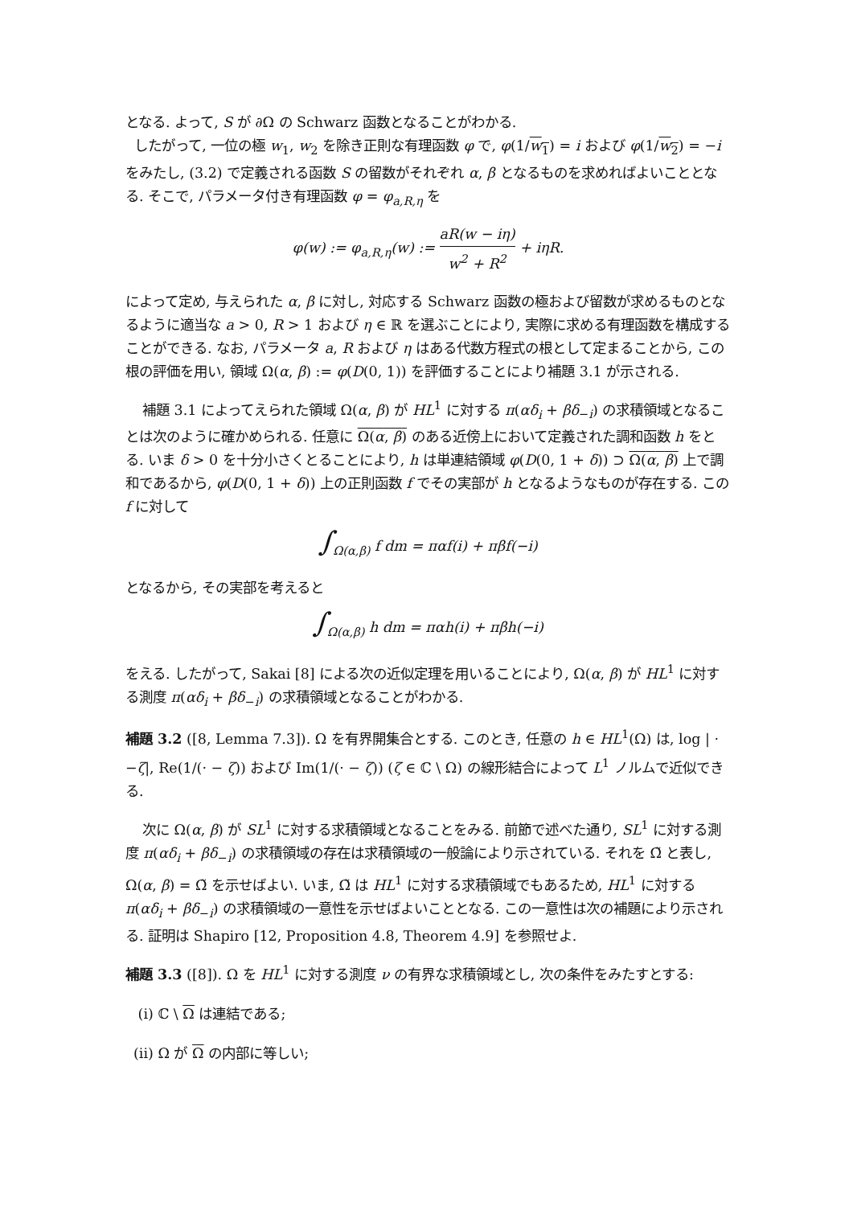となる. よって, S が ∂Ω の Schwarz 函数となることがわかる.
したがって, 一位の極 w<sub>1</sub>, w<sub>2</sub> を除き正則な有理函数 φ で, φ(1/w<sub>1</sub>) = i および φ(1/w<sub>2</sub>) = −i をみたし, (3.2) で定義される函数 S の留数がそれぞれ α, β となるものを求めればよいこととなる. そこで, パラメータ付き有理函数 φ = φ<sub>a,R,η</sub> を
φ(w) := φ<sub>a,R,η</sub>(w) := aR(w − iη) w<sup>2</sup> + R<sup>2</sup> + iηR.
によって定め, 与えられた α, β に対し, 対応する Schwarz 函数の極および留数が求めるものとなるように適当な a > 0, R > 1 および η ∈ ℝ を選ぶことにより, 実際に求める有理函数を構成することができる. なお, パラメータ a, R および η はある代数方程式の根として定まることから, この根の評価を用い, 領域 Ω(α, β) := φ(D(0, 1)) を評価することにより補題 3.1 が示される.
補題 3.1 によってえられた領域 Ω(α, β) が HL<sup>1</sup> に対する π(αδ<sub>i</sub> + βδ<sub>−i</sub>) の求積領域となることは次のように確かめられる. 任意に Ω(α, β) のある近傍上において定義された調和函数 h をとる. いま δ > 0 を十分小さくとることにより, h は単連結領域 φ(D(0, 1 + δ)) ⊃ Ω(α, β) 上で調和であるから, φ(D(0, 1 + δ)) 上の正則函数 f でその実部が h となるようなものが存在する. この f に対して
∫<sub>Ω(α,β)</sub> f dm = παf(i) + πβf(−i)
となるから, その実部を考えると
∫<sub>Ω(α,β)</sub> h dm = παh(i) + πβh(−i)
をえる. したがって, Sakai [8] による次の近似定理を用いることにより, Ω(α, β) が HL<sup>1</sup> に対する測度 π(αδ<sub>i</sub> + βδ<sub>−i</sub>) の求積領域となることがわかる.
補題 3.2 ([8, Lemma 7.3]). Ω を有界開集合とする. このとき, 任意の h ∈ HL<sup>1</sup>(Ω) は, log | · −ζ|, Re(1/(· − ζ)) および Im(1/(· − ζ)) (ζ ∈ ℂ \ Ω) の線形結合によって L<sup>1</sup> ノルムで近似できる.
次に Ω(α, β) が SL<sup>1</sup> に対する求積領域となることをみる. 前節で述べた通り, SL<sup>1</sup> に対する測度 π(αδ<sub>i</sub> + βδ<sub>−i</sub>) の求積領域の存在は求積領域の一般論により示されている. それを Ω̃ と表し, Ω(α, β) = Ω̃ を示せばよい. いま, Ω̃ は HL<sup>1</sup> に対する求積領域でもあるため, HL<sup>1</sup> に対する π(αδ<sub>i</sub> + βδ<sub>−i</sub>) の求積領域の一意性を示せばよいこととなる. この一意性は次の補題により示される. 証明は Shapiro [12, Proposition 4.8, Theorem 4.9] を参照せよ.
補題 3.3 ([8]). Ω を HL<sup>1</sup> に対する測度 ν の有界な求積領域とし, 次の条件をみたすとする:
(i) ℂ \ Ω は連結である;
(ii) Ω が Ω の内部に等しい;